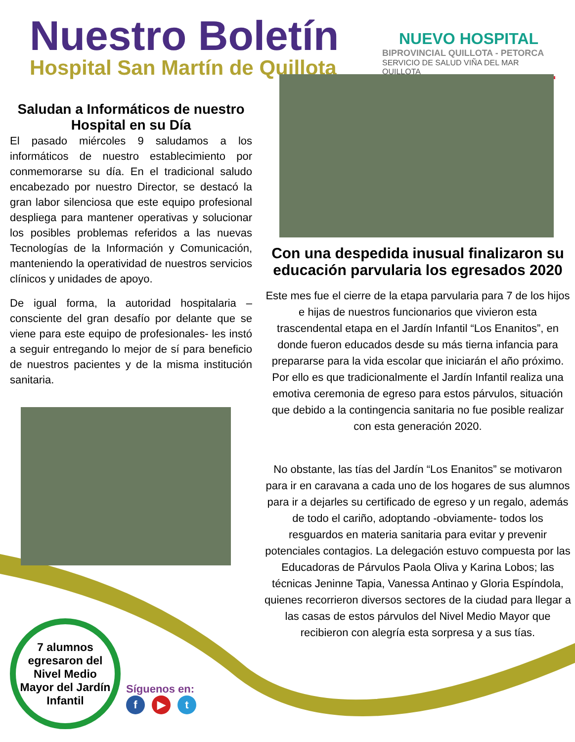Nuestro Boletín
Hospital San Martín de Quillota
NUEVO HOSPITAL
BIPROVINCIAL QUILLOTA - PETORCA
SERVICIO DE SALUD VIÑA DEL MAR QUILLOTA
Saludan a Informáticos de nuestro Hospital en su Día
El pasado miércoles 9 saludamos a los informáticos de nuestro establecimiento por conmemorarse su día. En el tradicional saludo encabezado por nuestro Director, se destacó la gran labor silenciosa que este equipo profesional despliega para mantener operativas y solucionar los posibles problemas referidos a las nuevas Tecnologías de la Información y Comunicación, manteniendo la operatividad de nuestros servicios clínicos y unidades de apoyo.
De igual forma, la autoridad hospitalaria – consciente del gran desafío por delante que se viene para este equipo de profesionales- les instó a seguir entregando lo mejor de sí para beneficio de nuestros pacientes y de la misma institución sanitaria.
Con una despedida inusual finalizaron su educación parvularia los egresados 2020
Este mes fue el cierre de la etapa parvularia para 7 de los hijos e hijas de nuestros funcionarios que vivieron esta trascendental etapa en el Jardín Infantil “Los Enanitos”, en donde fueron educados desde su más tierna infancia para prepararse para la vida escolar que iniciarán el año próximo. Por ello es que tradicionalmente el Jardín Infantil realiza una emotiva ceremonia de egreso para estos párvulos, situación que debido a la contingencia sanitaria no fue posible realizar con esta generación 2020.
No obstante, las tías del Jardín “Los Enanitos” se motivaron para ir en caravana a cada uno de los hogares de sus alumnos para ir a dejarles su certificado de egreso y un regalo, además de todo el cariño, adoptando -obviamente- todos los resguardos en materia sanitaria para evitar y prevenir potenciales contagios. La delegación estuvo compuesta por las Educadoras de Párvulos Paola Oliva y Karina Lobos; las técnicas Jeninne Tapia, Vanessa Antinao y Gloria Espíndola, quienes recorrieron diversos sectores de la ciudad para llegar a las casas de estos párvulos del Nivel Medio Mayor que recibieron con alegría esta sorpresa y a sus tías.
7 alumnos egresaron del Nivel Medio Mayor del Jardín Infantil
Síguenos en:
f ▶ t